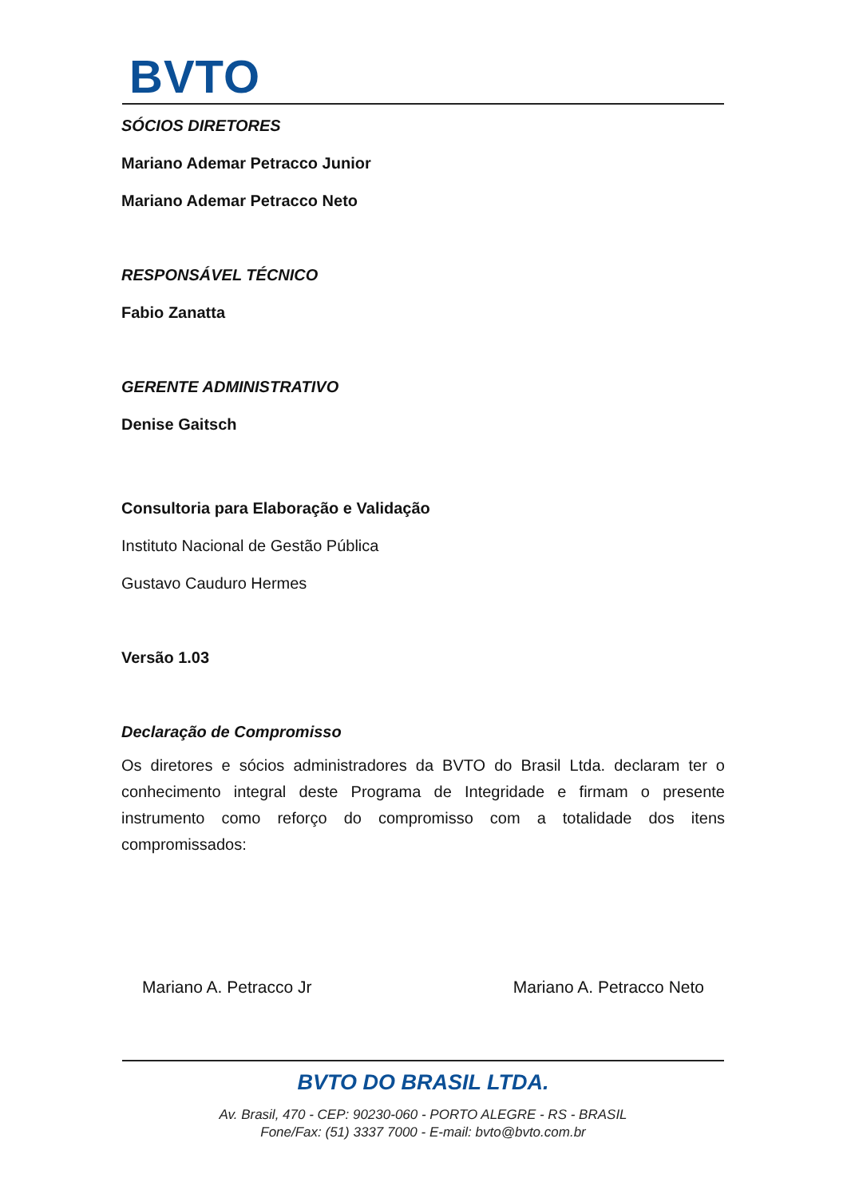BVTO
SÓCIOS DIRETORES
Mariano Ademar Petracco Junior
Mariano Ademar Petracco Neto
RESPONSÁVEL TÉCNICO
Fabio Zanatta
GERENTE ADMINISTRATIVO
Denise Gaitsch
Consultoria para Elaboração e Validação
Instituto Nacional de Gestão Pública
Gustavo Cauduro Hermes
Versão 1.03
Declaração de Compromisso
Os diretores e sócios administradores da BVTO do Brasil Ltda. declaram ter o conhecimento integral deste Programa de Integridade e firmam o presente instrumento como reforço do compromisso com a totalidade dos itens compromissados:
Mariano A. Petracco Jr Mariano A. Petracco Neto
BVTO DO BRASIL LTDA.
Av. Brasil, 470 - CEP: 90230-060 - PORTO ALEGRE - RS - BRASIL
Fone/Fax: (51) 3337 7000 - E-mail: bvto@bvto.com.br